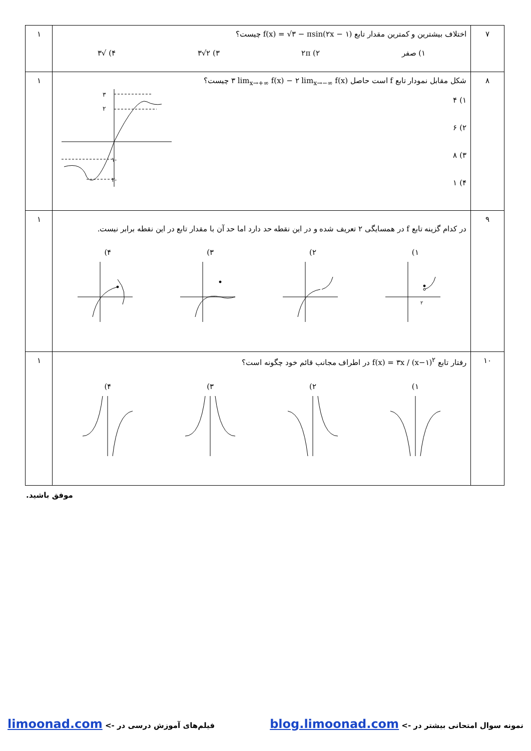| ۷ | اختلاف بیشترین و کمترین مقدار تابع f(x) = √۳ − πsin(۲x − ۱) چیست؟ ۱) صفر ۲) ۲π ۳) ۲√۳ ۴) √۳ | ۱ |
| ۸ | شکل مقابل نمودار تابع f است حاصل ۳ lim<sub>x→+∞</sub> f(x) − ۲ lim<sub>x→−∞</sub> f(x) چیست؟ ۱) ۴ ۲) ۶ ۳) ۸ ۴) ۱ ۳ ۲ -۱ -۲ | ۱ |
| ۹ | در کدام گزینه تابع f در همسایگی ۲ تعریف شده و در این نقطه حد دارد اما حد آن با مقدار تابع در این نقطه برابر نیست. ۱) ۲) ۳) ۴) ۲ | ۱ |
| ۱۰ | رفتار تابع f(x) = ۳x / (x−۱)<sup>۲</sup> در اطراف مجانب قائم خود چگونه است؟ ۱) ۲) ۳) ۴) | ۱ |
موفق باشید.
نمونه سوال امتحانی بیشتر در -> blog.limoonad.com فیلم‌های آموزش درسی در -> limoonad.com